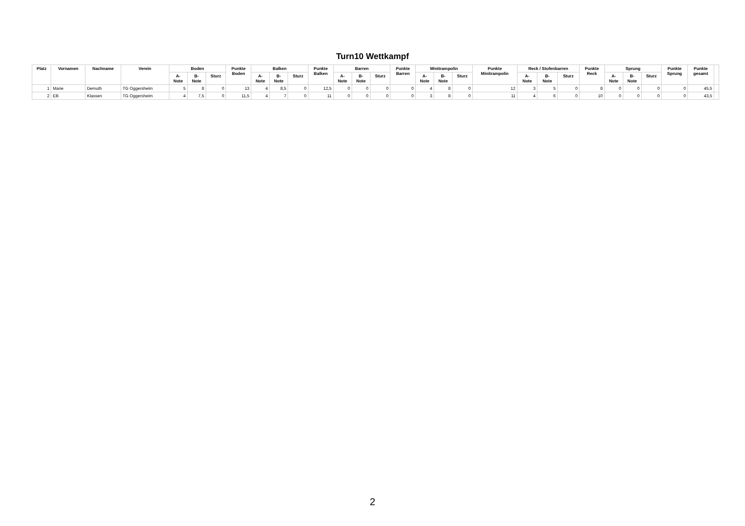Turn10 Wettkampf
| Platz | Vornamen | Nachname | Verein | Boden | | | Punkte Boden | Balken | | | Punkte Balken | Barren | | | Punkte Barren | Minitrampolin | | | Punkte Minitrampolin | Reck / Stufenbarren | | | Punkte Reck | Sprung | | | Punkte Sprung | Punkte gesamt | |
| --- | --- | --- | --- | --- | --- | --- | --- | --- | --- | --- | --- | --- | --- | --- | --- | --- | --- | --- | --- | --- | --- | --- | --- | --- | --- | --- | --- | --- | --- |
| | | | | A- Note | B- Note | Sturz | | A- Note | B- Note | Sturz | | A- Note | B- Note | Sturz | | A- Note | B- Note | Sturz | | A- Note | B- Note | Sturz | | A- Note | B- Note | Sturz | | | |
| 1 | Marie | Demuth | TG Oggersheim | 5 | 8 | 0 | 13 | 4 | 8,5 | 0 | 12,5 | 0 | 0 | 0 | 0 | 4 | 8 | 0 | 12 | 3 | 5 | 0 | 8 | 0 | 0 | 0 | 0 | 45,5 | |
| 2 | Elli | Klassen | TG Oggersheim | 4 | 7,5 | 0 | 11,5 | 4 | 7 | 0 | 11 | 0 | 0 | 0 | 0 | 3 | 8 | 0 | 11 | 4 | 6 | 0 | 10 | 0 | 0 | 0 | 0 | 43,5 | |
2